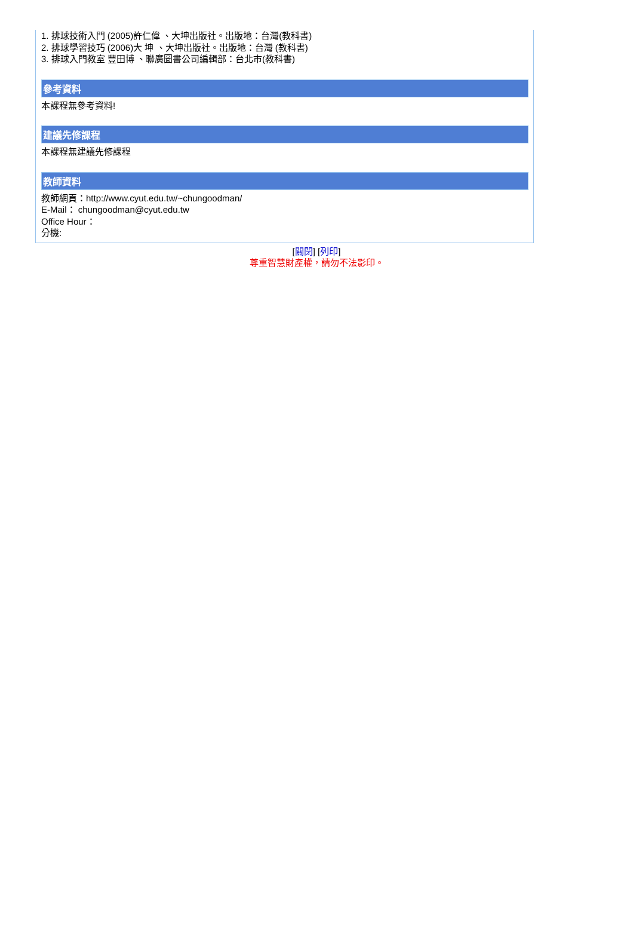1. 排球技術入門 (2005)許仁偉 、大坤出版社。出版地：台灣(教科書)
2. 排球學習技巧 (2006)大 坤 、大坤出版社。出版地：台灣 (教科書)
3. 排球入門教室 豐田博 、聯廣圖書公司編輯部：台北市(教科書)
參考資料
本課程無參考資料!
建議先修課程
本課程無建議先修課程
教師資料
教師網頁：http://www.cyut.edu.tw/~chungoodman/
E-Mail： chungoodman@cyut.edu.tw
Office Hour：
分機:
[關閉] [列印]
尊重智慧財產權，請勿不法影印。